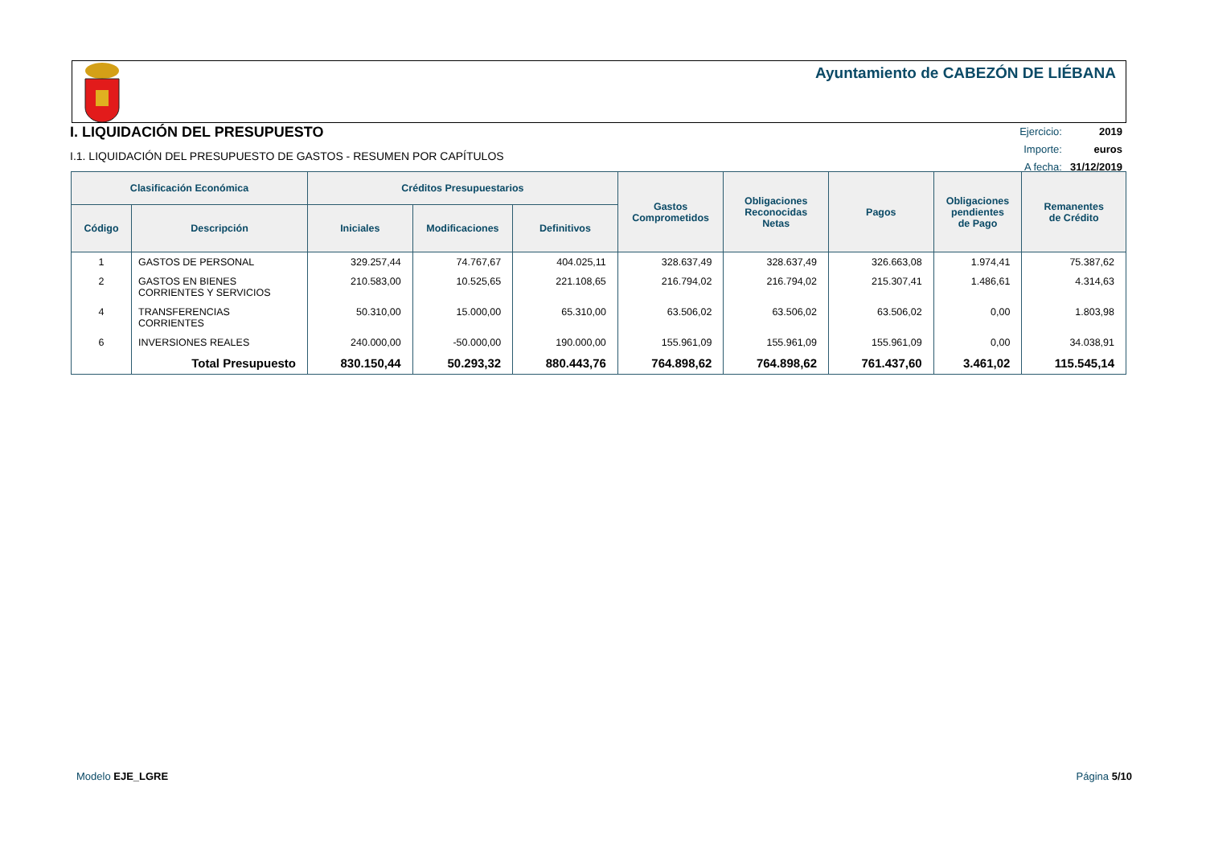Ayuntamiento de CABEZÓN DE LIÉBANA
I. LIQUIDACIÓN DEL PRESUPUESTO
I.1. LIQUIDACIÓN DEL PRESUPUESTO DE GASTOS - RESUMEN POR CAPÍTULOS
| Ejercicio: | 2019 |
| Importe: | euros |
| A fecha: | 31/12/2019 |
| Clasificación Económica | | Créditos Presupuestarios | | | Gastos Comprometidos | Obligaciones Reconocidas Netas | Pagos | Obligaciones pendientes de Pago | Remanentes de Crédito |
| --- | --- | --- | --- | --- | --- | --- | --- | --- | --- |
| Código | Descripción | Iniciales | Modificaciones | Definitivos | | | | | |
| 1 | GASTOS DE PERSONAL | 329.257,44 | 74.767,67 | 404.025,11 | 328.637,49 | 328.637,49 | 326.663,08 | 1.974,41 | 75.387,62 |
| 2 | GASTOS EN BIENES CORRIENTES Y SERVICIOS | 210.583,00 | 10.525,65 | 221.108,65 | 216.794,02 | 216.794,02 | 215.307,41 | 1.486,61 | 4.314,63 |
| 4 | TRANSFERENCIAS CORRIENTES | 50.310,00 | 15.000,00 | 65.310,00 | 63.506,02 | 63.506,02 | 63.506,02 | 0,00 | 1.803,98 |
| 6 | INVERSIONES REALES | 240.000,00 | -50.000,00 | 190.000,00 | 155.961,09 | 155.961,09 | 155.961,09 | 0,00 | 34.038,91 |
| | Total Presupuesto | 830.150,44 | 50.293,32 | 880.443,76 | 764.898,62 | 764.898,62 | 761.437,60 | 3.461,02 | 115.545,14 |
Modelo EJE_LGRE Página 5/10